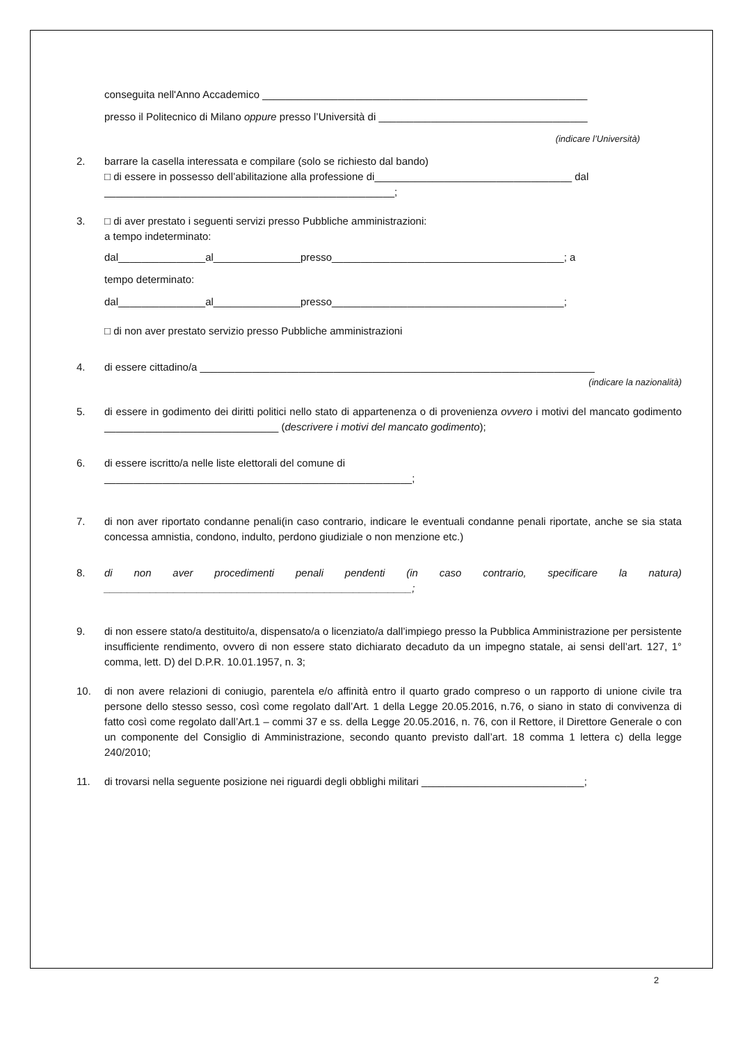conseguita nell'Anno Accademico ________________________________________________________
presso il Politecnico di Milano oppure presso l’Università di ____________________________________
(indicare l’Università)
2. barrare la casella interessata e compilare (solo se richiesto dal bando)
□ di essere in possesso dell’abilitazione alla professione di__________________________________ dal
__________________________________________________;
3. □ di aver prestato i seguenti servizi presso Pubbliche amministrazioni:
a tempo indeterminato:
dal_______________al_______________presso________________________________________; a
tempo determinato:
dal_______________al_______________presso________________________________________;
□ di non aver prestato servizio presso Pubbliche amministrazioni
4. di essere cittadino/a ____________________________________________________________________
(indicare la nazionalità)
5. di essere in godimento dei diritti politici nello stato di appartenenza o di provenienza ovvero i motivi del mancato godimento ______________________________ (descrivere i motivi del mancato godimento);
6. di essere iscritto/a nelle liste elettorali del comune di
_____________________________________________________;
7. di non aver riportato condanne penali(in caso contrario, indicare le eventuali condanne penali riportate, anche se sia stata concessa amnistia, condono, indulto, perdono giudiziale o non menzione etc.)
8. di non aver procedimenti penali pendenti (in caso contrario, specificare la natura) _____________________________________________________;
9. di non essere stato/a destituito/a, dispensato/a o licenziato/a dall’impiego presso la Pubblica Amministrazione per persistente insufficiente rendimento, ovvero di non essere stato dichiarato decaduto da un impegno statale, ai sensi dell’art. 127, 1° comma, lett. D) del D.P.R. 10.01.1957, n. 3;
10. di non avere relazioni di coniugio, parentela e/o affinità entro il quarto grado compreso o un rapporto di unione civile tra persone dello stesso sesso, così come regolato dall’Art. 1 della Legge 20.05.2016, n.76, o siano in stato di convivenza di fatto così come regolato dall’Art.1 – commi 37 e ss. della Legge 20.05.2016, n. 76, con il Rettore, il Direttore Generale o con un componente del Consiglio di Amministrazione, secondo quanto previsto dall’art. 18 comma 1 lettera c) della legge 240/2010;
11. di trovarsi nella seguente posizione nei riguardi degli obblighi militari ____________________________;
2